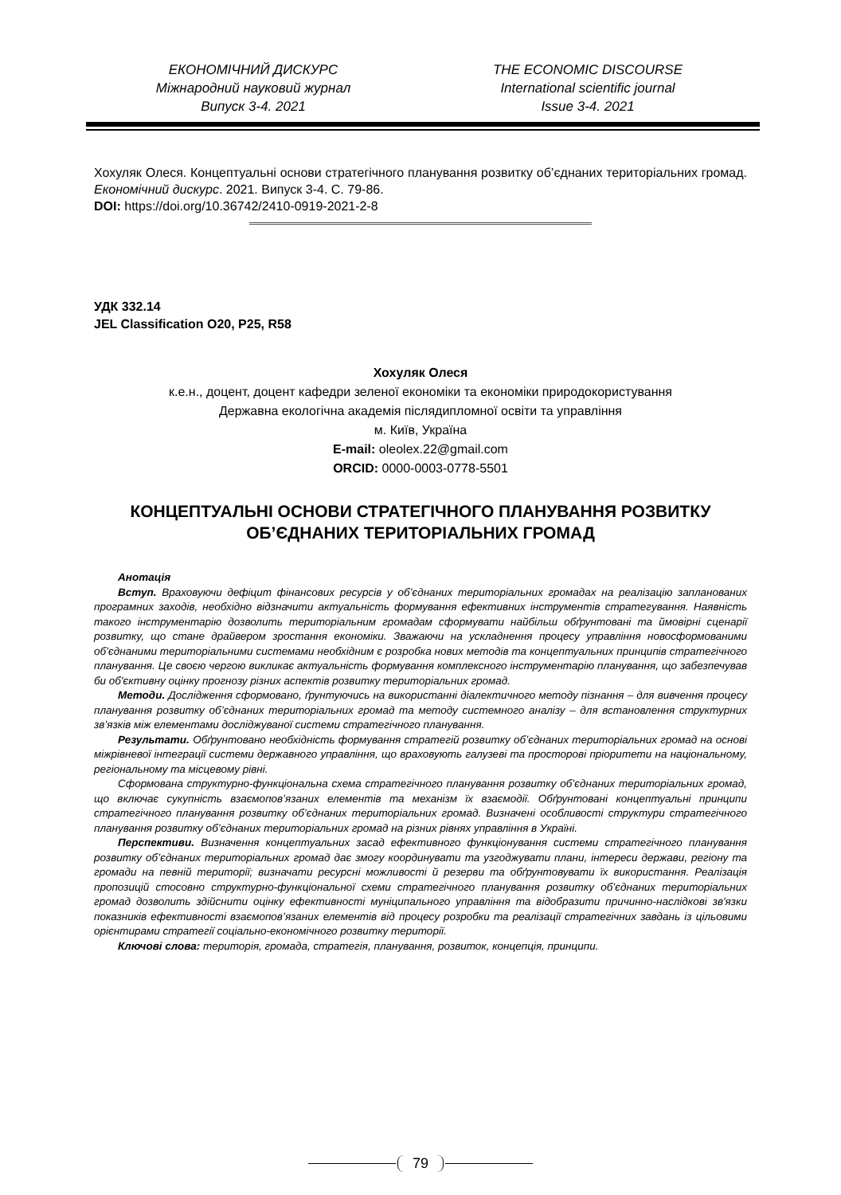ЕКОНОМІЧНИЙ ДИСКУРС
Міжнародний науковий журнал
Випуск 3-4. 2021
THE ECONOMIC DISCOURSE
International scientific journal
Issue 3-4. 2021
Хохуляк Олеся. Концептуальні основи стратегічного планування розвитку об’єднаних територіальних громад. Економічний дискурс. 2021. Випуск 3-4. С. 79-86.
DOI: https://doi.org/10.36742/2410-0919-2021-2-8
УДК 332.14
JEL Classification O20, P25, R58
Хохуляк Олеся
к.е.н., доцент, доцент кафедри зеленої економіки та економіки природокористування
Державна екологічна академія післядипломної освіти та управління
м. Київ, Україна
E-mail: oleolex.22@gmail.com
ORCID: 0000-0003-0778-5501
КОНЦЕПТУАЛЬНІ ОСНОВИ СТРАТЕГІЧНОГО ПЛАНУВАННЯ РОЗВИТКУ ОБ’ЄДНАНИХ ТЕРИТОРІАЛЬНИХ ГРОМАД
Анотація
Вступ. Враховуючи дефіцит фінансових ресурсів у об’єднаних територіальних громадах на реалізацію запланованих програмних заходів, необхідно відзначити актуальність формування ефективних інструментів стратегування. Наявність такого інструментарію дозволить територіальним громадам сформувати найбільш обґрунтовані та ймовірні сценарії розвитку, що стане драйвером зростання економіки. Зважаючи на ускладнення процесу управління новосформованими об’єднаними територіальними системами необхідним є розробка нових методів та концептуальних принципів стратегічного планування. Це своєю чергою викликає актуальність формування комплексного інструментарію планування, що забезпечував би об'єктивну оцінку прогнозу різних аспектів розвитку територіальних громад.
Методи. Дослідження сформовано, ґрунтуючись на використанні діалектичного методу пізнання – для вивчення процесу планування розвитку об’єднаних територіальних громад та методу системного аналізу – для встановлення структурних зв’язків між елементами досліджуваної системи стратегічного планування.
Результати. Обґрунтовано необхідність формування стратегій розвитку об’єднаних територіальних громад на основі міжрівневої інтеграції системи державного управління, що враховують галузеві та просторові пріоритети на національному, регіональному та місцевому рівні.
Сформована структурно-функціональна схема стратегічного планування розвитку об’єднаних територіальних громад, що включає сукупність взаємопов’язаних елементів та механізм їх взаємодії. Обґрунтовані концептуальні принципи стратегічного планування розвитку об’єднаних територіальних громад. Визначені особливості структури стратегічного планування розвитку об’єднаних територіальних громад на різних рівнях управління в Україні.
Перспективи. Визначення концептуальних засад ефективного функціонування системи стратегічного планування розвитку об’єднаних територіальних громад дає змогу координувати та узгоджувати плани, інтереси держави, регіону та громади на певній території; визначати ресурсні можливості й резерви та обґрунтовувати їх використання. Реалізація пропозицій стосовно структурно-функціональної схеми стратегічного планування розвитку об’єднаних територіальних громад дозволить здійснити оцінку ефективності муніципального управління та відобразити причинно-наслідкові зв'язки показників ефективності взаємопов’язаних елементів від процесу розробки та реалізації стратегічних завдань із цільовими орієнтирами стратегії соціально-економічного розвитку території.
Ключові слова: територія, громада, стратегія, планування, розвиток, концепція, принципи.
79